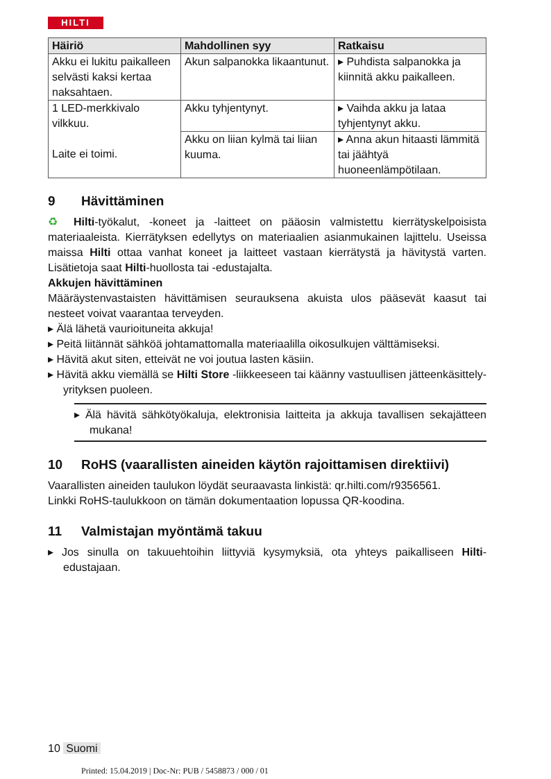HILTI
| Häiriö | Mahdollinen syy | Ratkaisu |
| --- | --- | --- |
| Akku ei lukitu paikalleen selvästi kaksi kertaa naksahtaen. | Akun salpanokka likaantunut. | ▸ Puhdista salpanokka ja kiinnitä akku paikalleen. |
| 1 LED-merkkivalo vilkkuu. Laite ei toimi. | Akku tyhjentynyt. | ▸ Vaihda akku ja lataa tyhjentynyt akku. |
| | Akku on liian kylmä tai liian kuuma. | ▸ Anna akun hitaasti lämmitä tai jäähtyä huoneenlämpötilaan. |
9 Hävittäminen
♻ Hilti-työkalut, -koneet ja -laitteet on pääosin valmistettu kierrätyskelpoisista materiaaleista. Kierrätyksen edellytys on materiaalien asianmukainen lajittelu. Useissa maissa Hilti ottaa vanhat koneet ja laitteet vastaan kierrätystä ja hävitystä varten. Lisätietoja saat Hilti-huollosta tai -edustajalta.
Akkujen hävittäminen
Määräystenvastaisten hävittämisen seurauksena akuista ulos pääsevät kaasut tai nesteet voivat vaarantaa terveyden.
▸ Älä lähetä vaurioituneita akkuja!
▸ Peitä liitännät sähköä johtamattomalla materiaalilla oikosulkujen välttämiseksi.
▸ Hävitä akut siten, etteivät ne voi joutua lasten käsiin.
▸ Hävitä akku viemällä se Hilti Store -liikkeeseen tai käänny vastuullisen jätteenkäsittely-yrityksen puoleen.
▸ Älä hävitä sähkötyökaluja, elektronisia laitteita ja akkuja tavallisen sekajätteen mukana!
10 RoHS (vaarallisten aineiden käytön rajoittamisen direktiivi)
Vaarallisten aineiden taulukon löydät seuraavasta linkistä: qr.hilti.com/r9356561.
Linkki RoHS-taulukkoon on tämän dokumentaation lopussa QR-koodina.
11 Valmistajan myöntämä takuu
▸ Jos sinulla on takuuehtoihin liittyviä kysymyksiä, ota yhteys paikalliseen Hilti-edustajaan.
10 Suomi
Printed: 15.04.2019 | Doc-Nr: PUB / 5458873 / 000 / 01